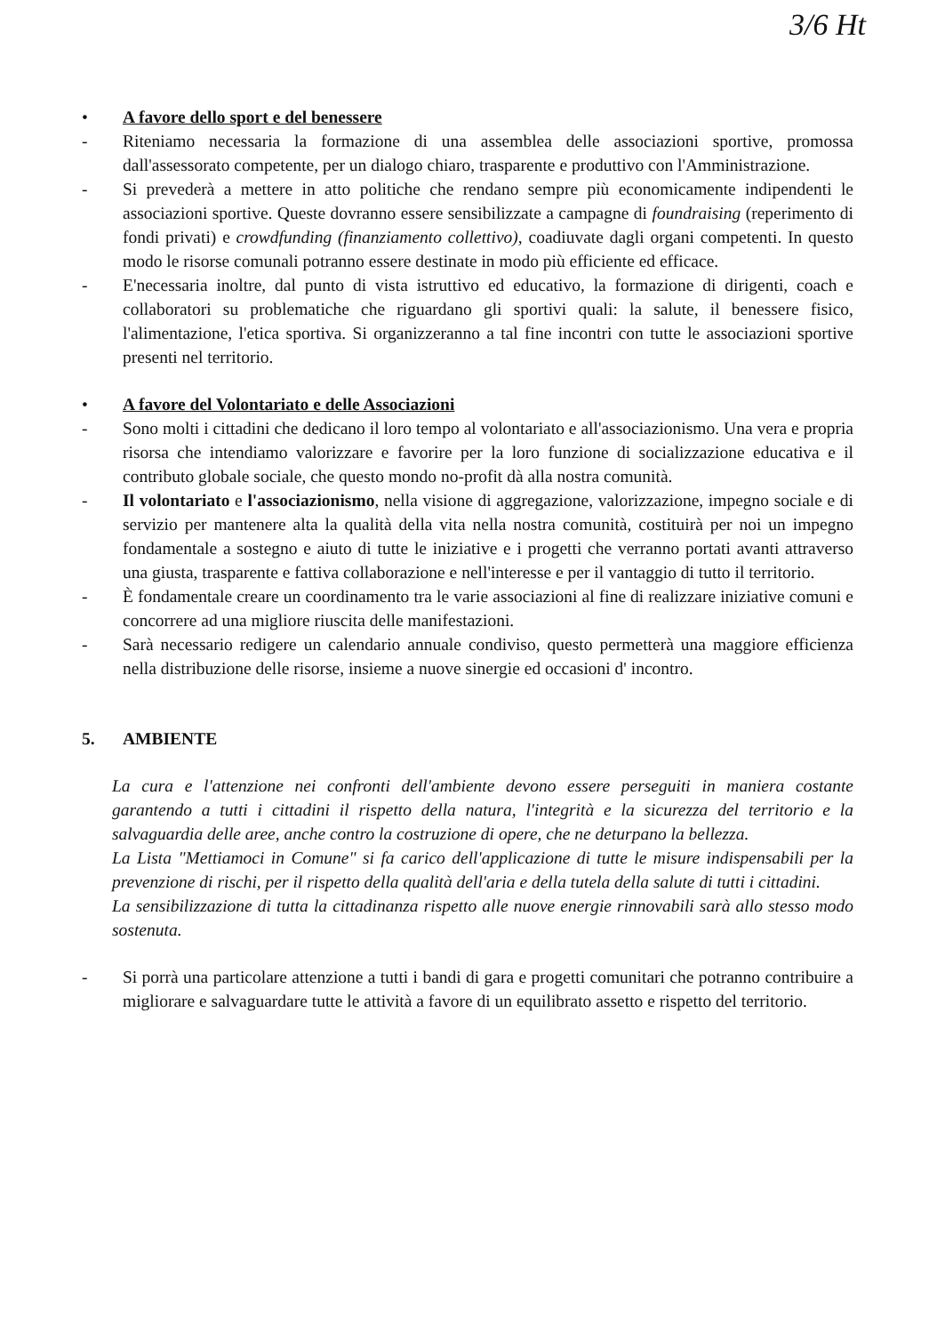3/6 Ht
• A favore dello sport e del benessere
- Riteniamo necessaria la formazione di una assemblea delle associazioni sportive, promossa dall'assessorato competente, per un dialogo chiaro, trasparente e produttivo con l'Amministrazione.
- Si prevederà a mettere in atto politiche che rendano sempre più economicamente indipendenti le associazioni sportive. Queste dovranno essere sensibilizzate a campagne di foundraising (reperimento di fondi privati) e crowdfunding (finanziamento collettivo), coadiuvate dagli organi competenti. In questo modo le risorse comunali potranno essere destinate in modo più efficiente ed efficace.
- E'necessaria inoltre, dal punto di vista istruttivo ed educativo, la formazione di dirigenti, coach e collaboratori su problematiche che riguardano gli sportivi quali: la salute, il benessere fisico, l'alimentazione, l'etica sportiva. Si organizzeranno a tal fine incontri con tutte le associazioni sportive presenti nel territorio.
• A favore del Volontariato e delle Associazioni
- Sono molti i cittadini che dedicano il loro tempo al volontariato e all'associazionismo. Una vera e propria risorsa che intendiamo valorizzare e favorire per la loro funzione di socializzazione educativa e il contributo globale sociale, che questo mondo no-profit dà alla nostra comunità.
- Il volontariato e l'associazionismo, nella visione di aggregazione, valorizzazione, impegno sociale e di servizio per mantenere alta la qualità della vita nella nostra comunità, costituirà per noi un impegno fondamentale a sostegno e aiuto di tutte le iniziative e i progetti che verranno portati avanti attraverso una giusta, trasparente e fattiva collaborazione e nell'interesse e per il vantaggio di tutto il territorio.
- È fondamentale creare un coordinamento tra le varie associazioni al fine di realizzare iniziative comuni e concorrere ad una migliore riuscita delle manifestazioni.
- Sarà necessario redigere un calendario annuale condiviso, questo permetterà una maggiore efficienza nella distribuzione delle risorse, insieme a nuove sinergie ed occasioni d' incontro.
5. AMBIENTE
La cura e l'attenzione nei confronti dell'ambiente devono essere perseguiti in maniera costante garantendo a tutti i cittadini il rispetto della natura, l'integrità e la sicurezza del territorio e la salvaguardia delle aree, anche contro la costruzione di opere, che ne deturpano la bellezza.
La Lista "Mettiamoci in Comune" si fa carico dell'applicazione di tutte le misure indispensabili per la prevenzione di rischi, per il rispetto della qualità dell'aria e della tutela della salute di tutti i cittadini.
La sensibilizzazione di tutta la cittadinanza rispetto alle nuove energie rinnovabili sarà allo stesso modo sostenuta.
- Si porrà una particolare attenzione a tutti i bandi di gara e progetti comunitari che potranno contribuire a migliorare e salvaguardare tutte le attività a favore di un equilibrato assetto e rispetto del territorio.